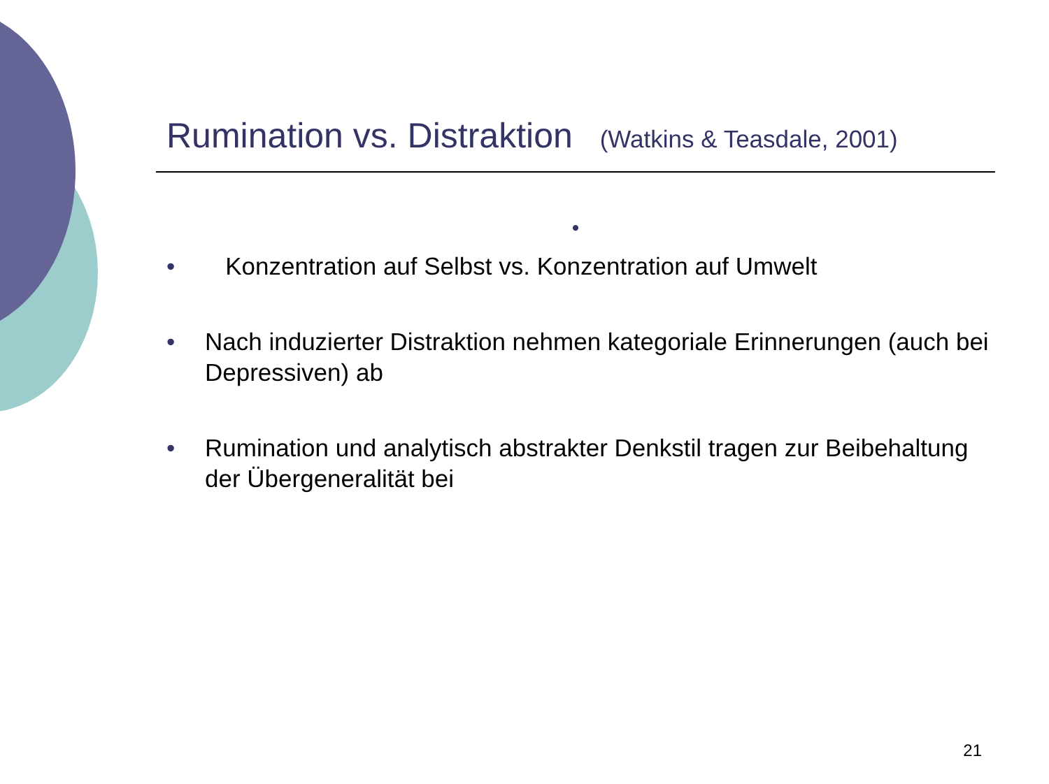Rumination vs. Distraktion (Watkins & Teasdale, 2001)
•
• Konzentration auf Selbst vs. Konzentration auf Umwelt
• Nach induzierter Distraktion nehmen kategoriale Erinnerungen (auch bei Depressiven) ab
• Rumination und analytisch abstrakter Denkstil tragen zur Beibehaltung der Übergeneralität bei
21